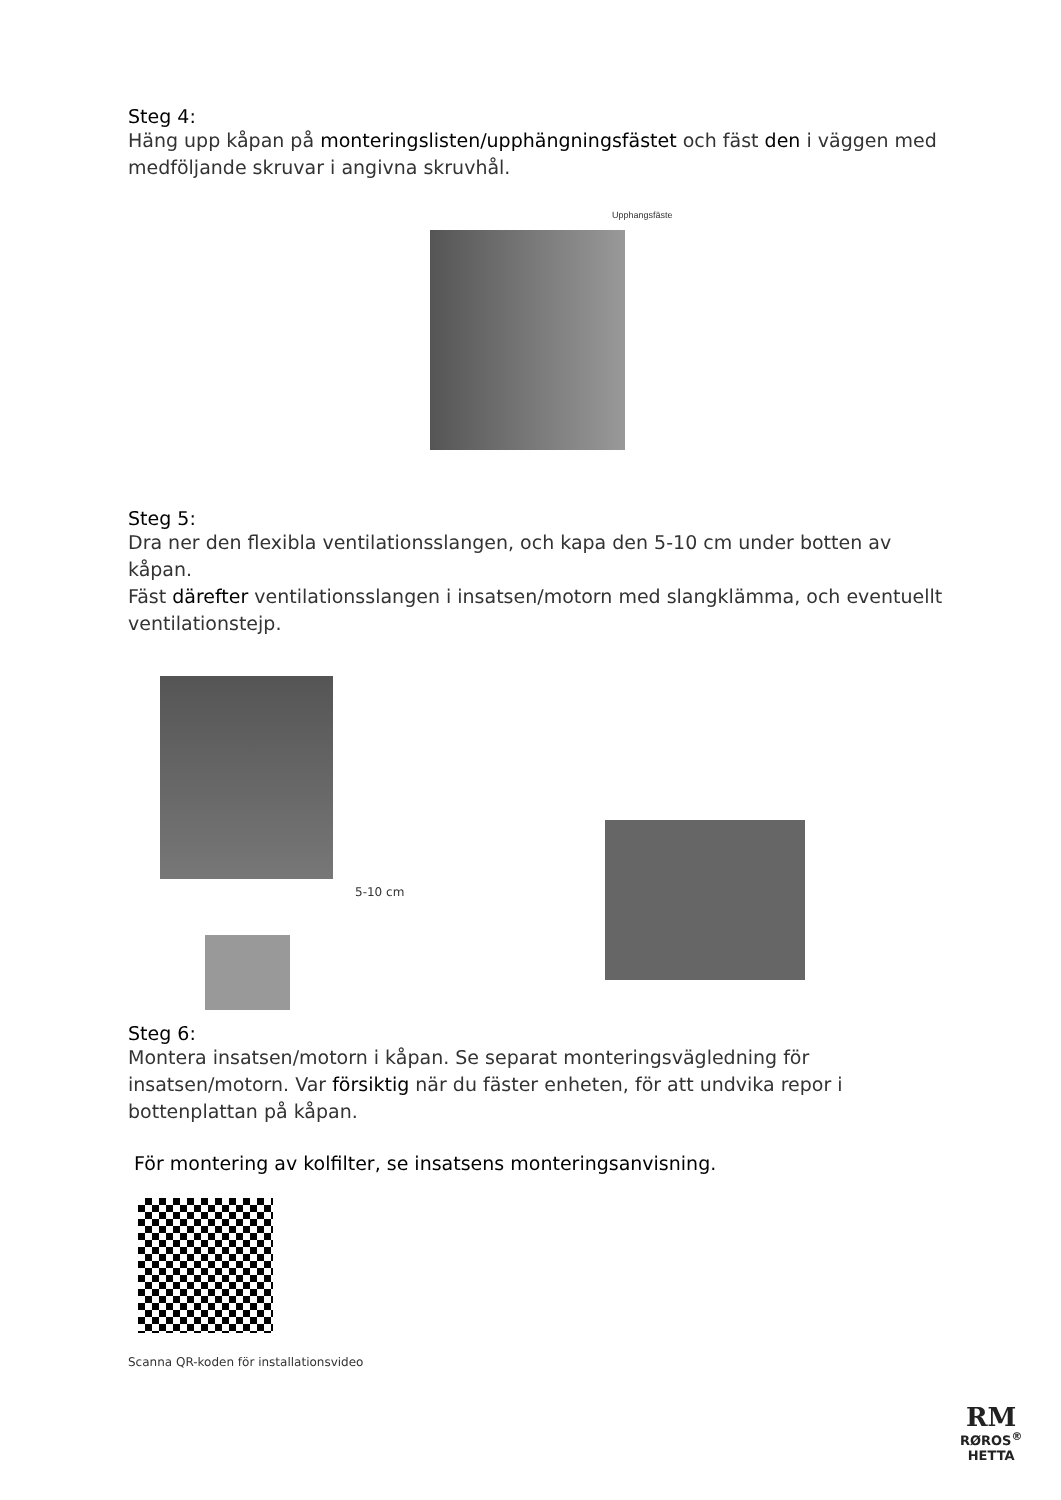Steg 4:
Häng upp kåpan på monteringslisten/upphängningsfästet och fäst den i väggen med medföljande skruvar i angivna skruvhål.
Upphangsfäste
Steg 5:
Dra ner den flexibla ventilationsslangen, och kapa den 5-10 cm under botten av kåpan.
Fäst därefter ventilationsslangen i insatsen/motorn med slangklämma, och eventuellt ventilationstejp.
5-10 cm
Steg 6:
Montera insatsen/motorn i kåpan. Se separat monteringsvägledning för insatsen/motorn. Var försiktig när du fäster enheten, för att undvika repor i bottenplattan på kåpan.
För montering av kolfilter, se insatsens monteringsanvisning.
Scanna QR-koden för installationsvideo
RM
RØROS<sup>®</sup>
HETTA